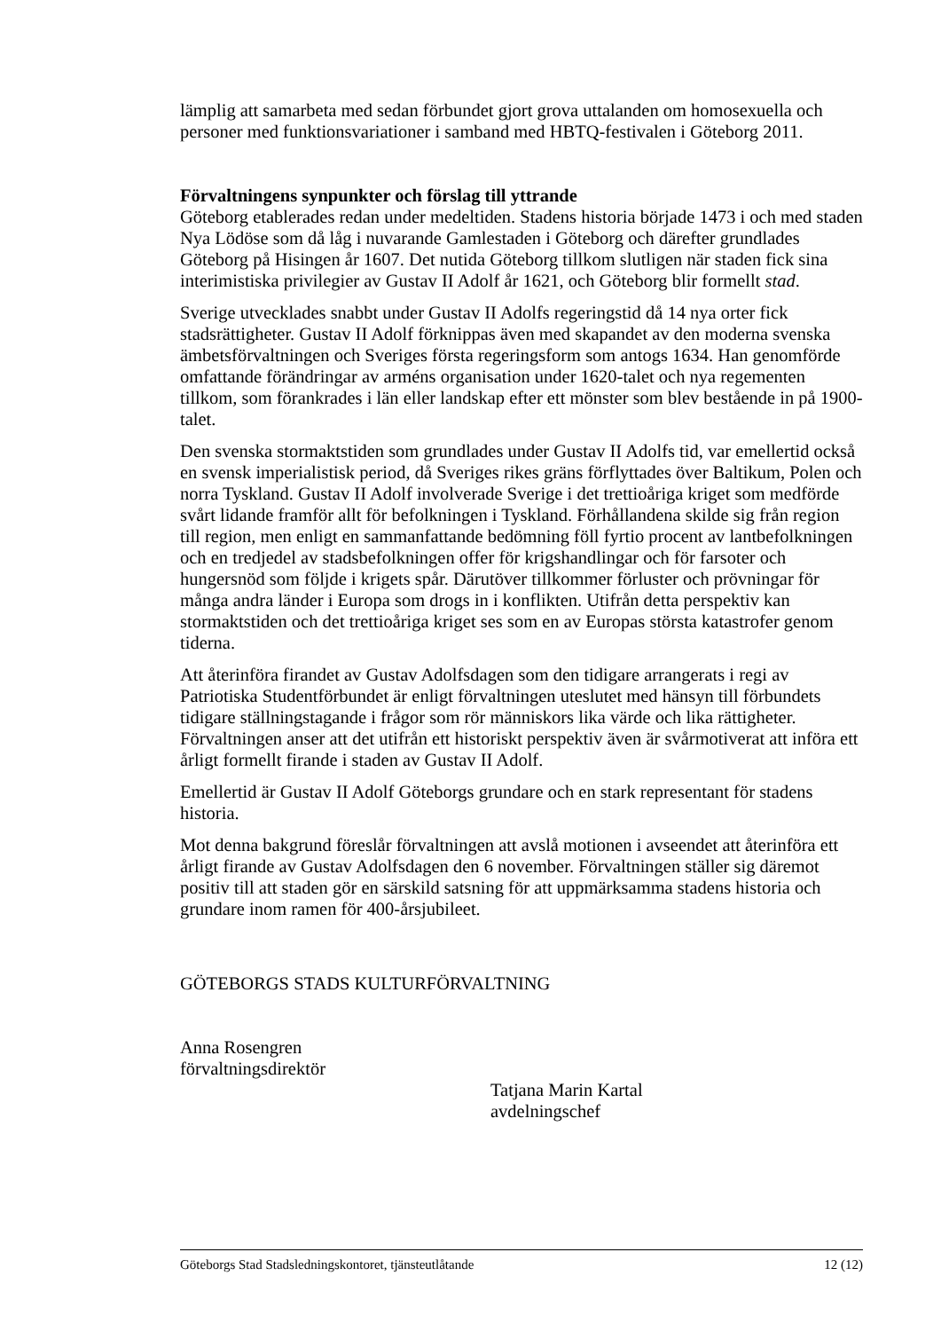lämplig att samarbeta med sedan förbundet gjort grova uttalanden om homosexuella och personer med funktionsvariationer i samband med HBTQ-festivalen i Göteborg 2011.
Förvaltningens synpunkter och förslag till yttrande
Göteborg etablerades redan under medeltiden. Stadens historia började 1473 i och med staden Nya Lödöse som då låg i nuvarande Gamlestaden i Göteborg och därefter grundlades Göteborg på Hisingen år 1607. Det nutida Göteborg tillkom slutligen när staden fick sina interimistiska privilegier av Gustav II Adolf år 1621, och Göteborg blir formellt stad.
Sverige utvecklades snabbt under Gustav II Adolfs regeringstid då 14 nya orter fick stadsrättigheter. Gustav II Adolf förknippas även med skapandet av den moderna svenska ämbetsförvaltningen och Sveriges första regeringsform som antogs 1634. Han genomförde omfattande förändringar av arméns organisation under 1620-talet och nya regementen tillkom, som förankrades i län eller landskap efter ett mönster som blev bestående in på 1900-talet.
Den svenska stormaktstiden som grundlades under Gustav II Adolfs tid, var emellertid också en svensk imperialistisk period, då Sveriges rikes gräns förflyttades över Baltikum, Polen och norra Tyskland. Gustav II Adolf involverade Sverige i det trettioåriga kriget som medförde svårt lidande framför allt för befolkningen i Tyskland. Förhållandena skilde sig från region till region, men enligt en sammanfattande bedömning föll fyrtio procent av lantbefolkningen och en tredjedel av stadsbefolkningen offer för krigshandlingar och för farsoter och hungersnöd som följde i krigets spår. Därutöver tillkommer förluster och prövningar för många andra länder i Europa som drogs in i konflikten. Utifrån detta perspektiv kan stormaktstiden och det trettioåriga kriget ses som en av Europas största katastrofer genom tiderna.
Att återinföra firandet av Gustav Adolfsdagen som den tidigare arrangerats i regi av Patriotiska Studentförbundet är enligt förvaltningen uteslutet med hänsyn till förbundets tidigare ställningstagande i frågor som rör människors lika värde och lika rättigheter. Förvaltningen anser att det utifrån ett historiskt perspektiv även är svårmotiverat att införa ett årligt formellt firande i staden av Gustav II Adolf.
Emellertid är Gustav II Adolf Göteborgs grundare och en stark representant för stadens historia.
Mot denna bakgrund föreslår förvaltningen att avslå motionen i avseendet att återinföra ett årligt firande av Gustav Adolfsdagen den 6 november. Förvaltningen ställer sig däremot positiv till att staden gör en särskild satsning för att uppmärksamma stadens historia och grundare inom ramen för 400-årsjubileet.
GÖTEBORGS STADS KULTURFÖRVALTNING
Anna Rosengren
förvaltningsdirektör
Tatjana Marin Kartal
avdelningschef
Göteborgs Stad Stadsledningskontoret, tjänsteutlåtande 12 (12)